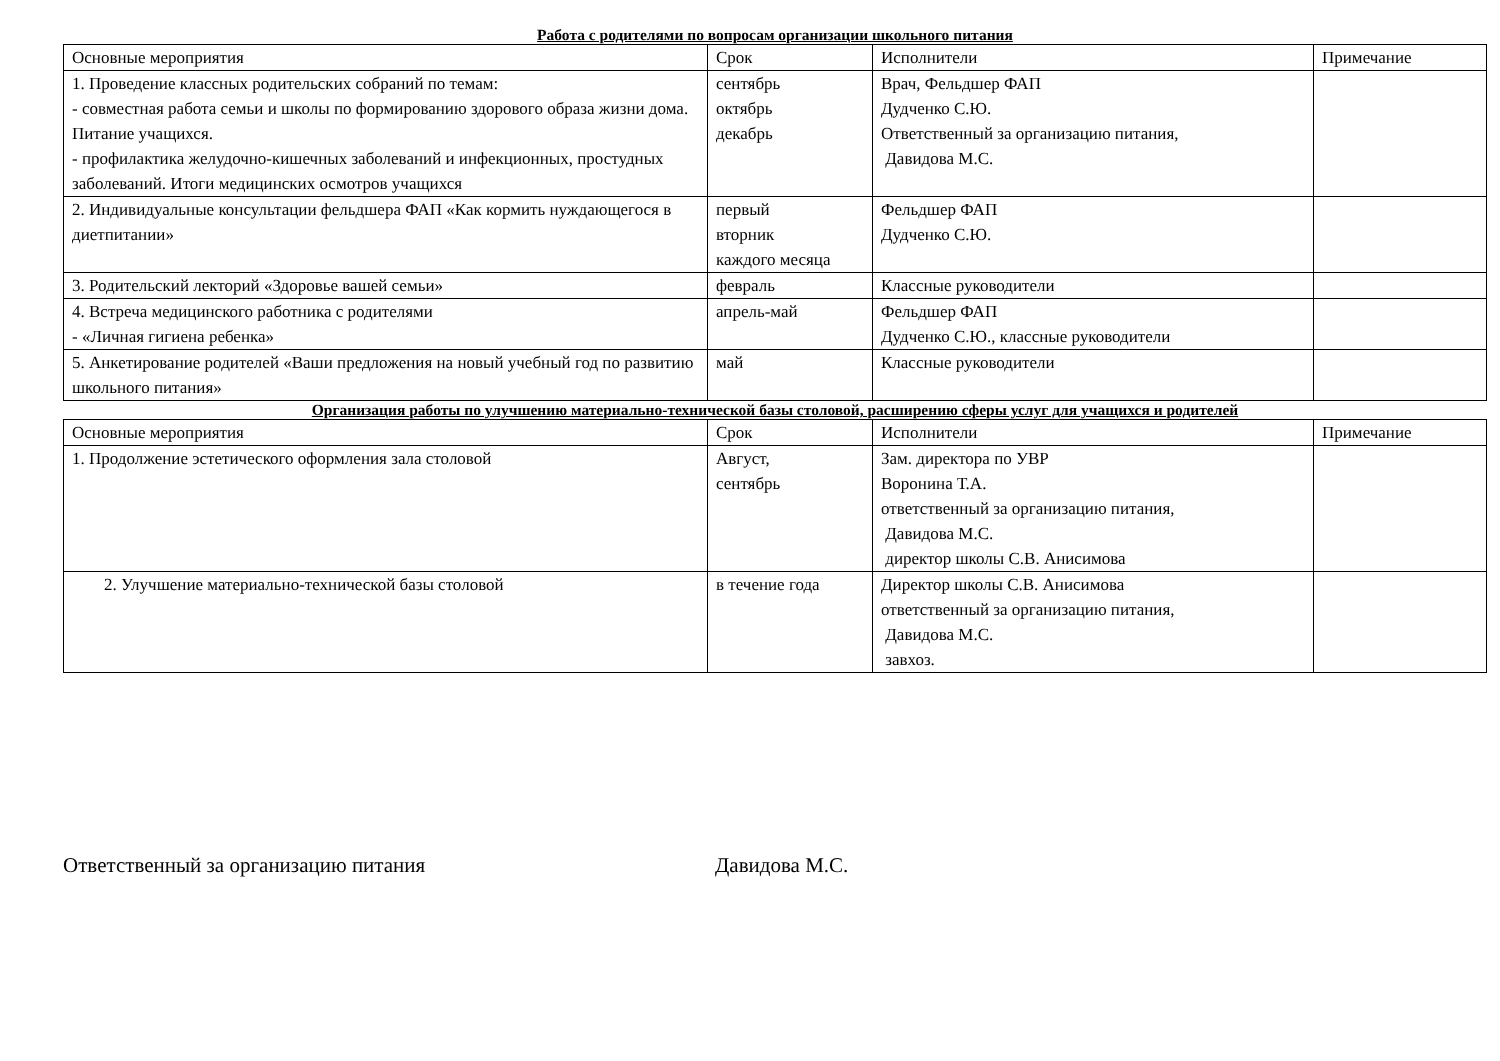Работа с родителями по вопросам организации школьного питания
| Основные мероприятия | Срок | Исполнители | Примечание |
| 1. Проведение классных родительских собраний по темам: - совместная работа семьи и школы по формированию здорового образа жизни дома. Питание учащихся. - профилактика желудочно-кишечных заболеваний и инфекционных, простудных заболеваний. Итоги медицинских осмотров учащихся | сентябрь октябрь декабрь | Врач, Фельдшер ФАП Дудченко С.Ю. Ответственный за организацию питания, Давидова М.С. | |
| 2. Индивидуальные консультации фельдшера ФАП «Как кормить нуждающегося в диетпитании» | первый вторник каждого месяца | Фельдшер ФАП Дудченко С.Ю. | |
| 3. Родительский лекторий «Здоровье вашей семьи» | февраль | Классные руководители | |
| 4. Встреча медицинского работника с родителями - «Личная гигиена ребенка» | апрель-май | Фельдшер ФАП Дудченко С.Ю., классные руководители | |
| 5. Анкетирование родителей «Ваши предложения на новый учебный год по развитию школьного питания» | май | Классные руководители | |
Организация работы по улучшению материально-технической базы столовой, расширению сферы услуг для учащихся и родителей
| Основные мероприятия | Срок | Исполнители | Примечание |
| 1. Продолжение эстетического оформления зала столовой | Август, сентябрь | Зам. директора по УВР Воронина Т.А. ответственный за организацию питания, Давидова М.С. директор школы С.В. Анисимова | |
| 2. Улучшение материально-технической базы столовой | в течение года | Директор школы С.В. Анисимова ответственный за организацию питания, Давидова М.С. завхоз. | |
Ответственный за организацию питания Давидова М.С.